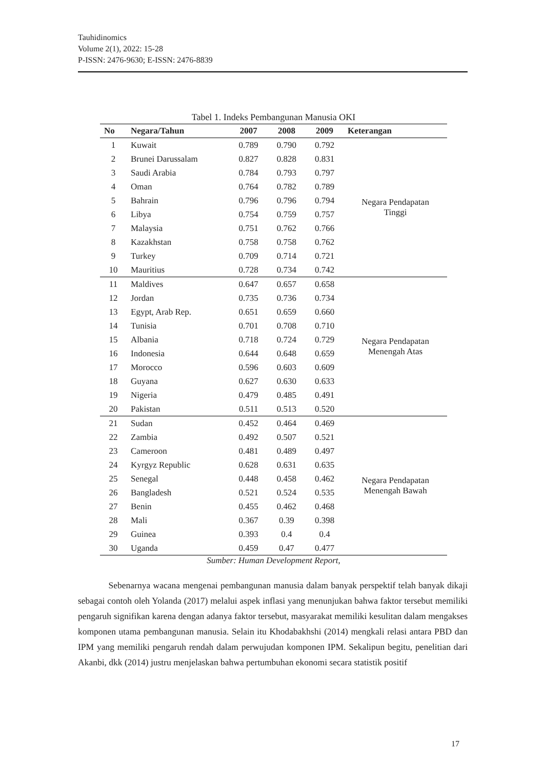Tauhidinomics
Volume 2(1), 2022: 15-28
P-ISSN: 2476-9630; E-ISSN: 2476-8839
Tabel 1. Indeks Pembangunan Manusia OKI
| No | Negara/Tahun | 2007 | 2008 | 2009 | Keterangan |
| --- | --- | --- | --- | --- | --- |
| 1 | Kuwait | 0.789 | 0.790 | 0.792 | Negara Pendapatan Tinggi |
| 2 | Brunei Darussalam | 0.827 | 0.828 | 0.831 | |
| 3 | Saudi Arabia | 0.784 | 0.793 | 0.797 | |
| 4 | Oman | 0.764 | 0.782 | 0.789 | |
| 5 | Bahrain | 0.796 | 0.796 | 0.794 | |
| 6 | Libya | 0.754 | 0.759 | 0.757 | |
| 7 | Malaysia | 0.751 | 0.762 | 0.766 | |
| 8 | Kazakhstan | 0.758 | 0.758 | 0.762 | |
| 9 | Turkey | 0.709 | 0.714 | 0.721 | |
| 10 | Mauritius | 0.728 | 0.734 | 0.742 | |
| 11 | Maldives | 0.647 | 0.657 | 0.658 | Negara Pendapatan Menengah Atas |
| 12 | Jordan | 0.735 | 0.736 | 0.734 | |
| 13 | Egypt, Arab Rep. | 0.651 | 0.659 | 0.660 | |
| 14 | Tunisia | 0.701 | 0.708 | 0.710 | |
| 15 | Albania | 0.718 | 0.724 | 0.729 | |
| 16 | Indonesia | 0.644 | 0.648 | 0.659 | |
| 17 | Morocco | 0.596 | 0.603 | 0.609 | |
| 18 | Guyana | 0.627 | 0.630 | 0.633 | |
| 19 | Nigeria | 0.479 | 0.485 | 0.491 | |
| 20 | Pakistan | 0.511 | 0.513 | 0.520 | |
| 21 | Sudan | 0.452 | 0.464 | 0.469 | Negara Pendapatan Menengah Bawah |
| 22 | Zambia | 0.492 | 0.507 | 0.521 | |
| 23 | Cameroon | 0.481 | 0.489 | 0.497 | |
| 24 | Kyrgyz Republic | 0.628 | 0.631 | 0.635 | |
| 25 | Senegal | 0.448 | 0.458 | 0.462 | |
| 26 | Bangladesh | 0.521 | 0.524 | 0.535 | |
| 27 | Benin | 0.455 | 0.462 | 0.468 | |
| 28 | Mali | 0.367 | 0.39 | 0.398 | |
| 29 | Guinea | 0.393 | 0.4 | 0.4 | |
| 30 | Uganda | 0.459 | 0.47 | 0.477 | |
Sumber: Human Development Report,
Sebenarnya wacana mengenai pembangunan manusia dalam banyak perspektif telah banyak dikaji sebagai contoh oleh Yolanda (2017) melalui aspek inflasi yang menunjukan bahwa faktor tersebut memiliki pengaruh signifikan karena dengan adanya faktor tersebut, masyarakat memiliki kesulitan dalam mengakses komponen utama pembangunan manusia. Selain itu Khodabakhshi (2014) mengkali relasi antara PBD dan IPM yang memiliki pengaruh rendah dalam perwujudan komponen IPM. Sekalipun begitu, penelitian dari Akanbi, dkk (2014) justru menjelaskan bahwa pertumbuhan ekonomi secara statistik positif
17